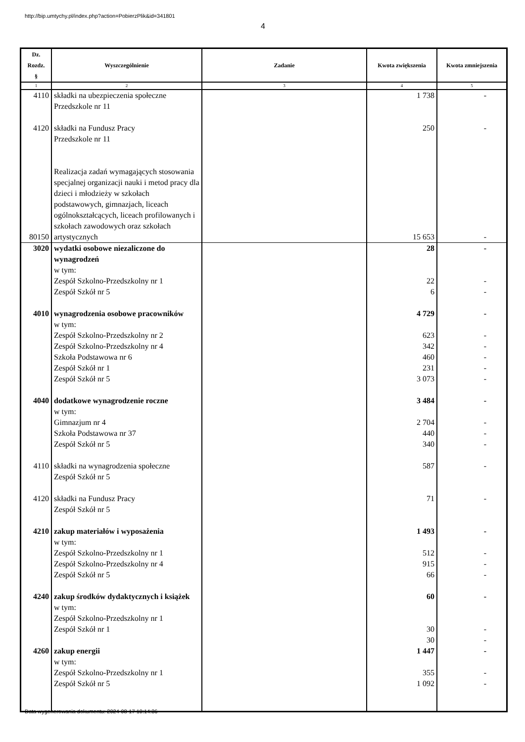http://bip.umtychy.pl/index.php?action=PobierzPlik&id=341801
4
| Dz. Rozdz. § | Wyszczególnienie | Zadanie | Kwota zwiększenia | Kwota zmniejszenia |
| --- | --- | --- | --- | --- |
| 1 | 2 | 3 | 4 | 5 |
| 4110 | składki na ubezpieczenia społeczne Przedszkole nr 11 | | 1 738 | - |
| 4120 | składki na Fundusz Pracy Przedszkole nr 11 | | 250 | - |
| 80150 | Realizacja zadań wymagających stosowania specjalnej organizacji nauki i metod pracy dla dzieci i młodzieży w szkołach podstawowych, gimnazjach, liceach ogólnokształcących, liceach profilowanych i szkołach zawodowych oraz szkołach artystycznych | | 15 653 | - |
| 3020 | wydatki osobowe niezaliczone do wynagrodzeń w tym: Zespół Szkolno-Przedszkolny nr 1 Zespół Szkół nr 5 | | 28 22 6 | - - - |
| 4010 | wynagrodzenia osobowe pracowników w tym: Zespół Szkolno-Przedszkolny nr 2 Zespół Szkolno-Przedszkolny nr 4 Szkoła Podstawowa nr 6 Zespół Szkół nr 1 Zespół Szkół nr 5 | | 4 729 623 342 460 231 3 073 | - - - - - - |
| 4040 | dodatkowe wynagrodzenie roczne w tym: Gimnazjum nr 4 Szkoła Podstawowa nr 37 Zespół Szkół nr 5 | | 3 484 2 704 440 340 | - - - - |
| 4110 | składki na wynagrodzenia społeczne Zespół Szkół nr 5 | | 587 | - |
| 4120 | składki na Fundusz Pracy Zespół Szkół nr 5 | | 71 | - |
| 4210 | zakup materiałów i wyposażenia w tym: Zespół Szkolno-Przedszkolny nr 1 Zespół Szkolno-Przedszkolny nr 4 Zespół Szkół nr 5 | | 1 493 512 915 66 | - - - - |
| 4240 | zakup środków dydaktycznych i książek w tym: Zespół Szkolno-Przedszkolny nr 1 Zespół Szkół nr 1 | | 60 30 30 | - - - |
| 4260 | zakup energii w tym: Zespół Szkolno-Przedszkolny nr 1 Zespół Szkół nr 5 | | 1 447 355 1 092 | - - - |
Data wygenerowania dokumentu: 2024-08-17 10:14:36